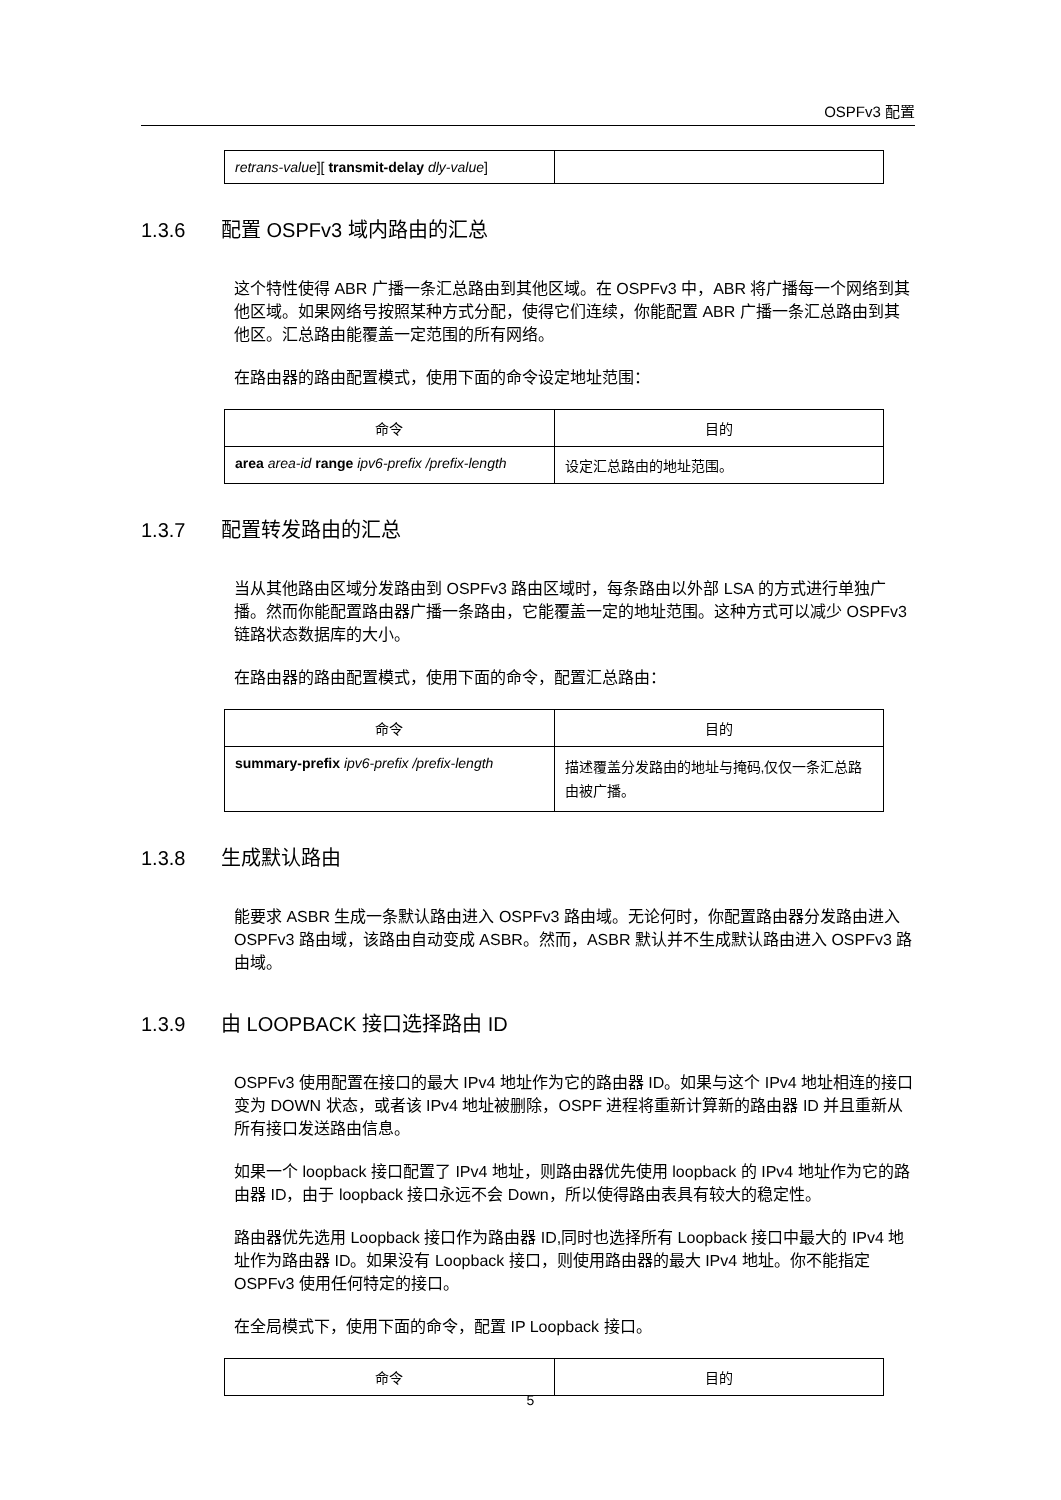OSPFv3 配置
| retrans-value ][ transmit-delay dly-value ] | |
1.3.6 配置 OSPFv3 域内路由的汇总
这个特性使得 ABR 广播一条汇总路由到其他区域。在 OSPFv3 中，ABR 将广播每一个网络到其他区域。如果网络号按照某种方式分配，使得它们连续，你能配置 ABR 广播一条汇总路由到其他区。汇总路由能覆盖一定范围的所有网络。
在路由器的路由配置模式，使用下面的命令设定地址范围：
| 命令 | 目的 |
| --- | --- |
| area area-id range ipv6-prefix /prefix-length | 设定汇总路由的地址范围。 |
1.3.7 配置转发路由的汇总
当从其他路由区域分发路由到 OSPFv3 路由区域时，每条路由以外部 LSA 的方式进行单独广播。然而你能配置路由器广播一条路由，它能覆盖一定的地址范围。这种方式可以减少 OSPFv3 链路状态数据库的大小。
在路由器的路由配置模式，使用下面的命令，配置汇总路由：
| 命令 | 目的 |
| --- | --- |
| summary-prefix ipv6-prefix /prefix-length | 描述覆盖分发路由的地址与掩码,仅仅一条汇总路由被广播。 |
1.3.8 生成默认路由
能要求 ASBR 生成一条默认路由进入 OSPFv3 路由域。无论何时，你配置路由器分发路由进入 OSPFv3 路由域，该路由自动变成 ASBR。然而，ASBR 默认并不生成默认路由进入 OSPFv3 路由域。
1.3.9 由 LOOPBACK 接口选择路由 ID
OSPFv3 使用配置在接口的最大 IPv4 地址作为它的路由器 ID。如果与这个 IPv4 地址相连的接口变为 DOWN 状态，或者该 IPv4 地址被删除，OSPF 进程将重新计算新的路由器 ID 并且重新从所有接口发送路由信息。
如果一个 loopback 接口配置了 IPv4 地址，则路由器优先使用 loopback 的 IPv4 地址作为它的路由器 ID，由于 loopback 接口永远不会 Down，所以使得路由表具有较大的稳定性。
路由器优先选用 Loopback 接口作为路由器 ID,同时也选择所有 Loopback 接口中最大的 IPv4 地址作为路由器 ID。如果没有 Loopback 接口，则使用路由器的最大 IPv4 地址。你不能指定 OSPFv3 使用任何特定的接口。
在全局模式下，使用下面的命令，配置 IP Loopback 接口。
| 命令 | 目的 |
| --- | --- |
5